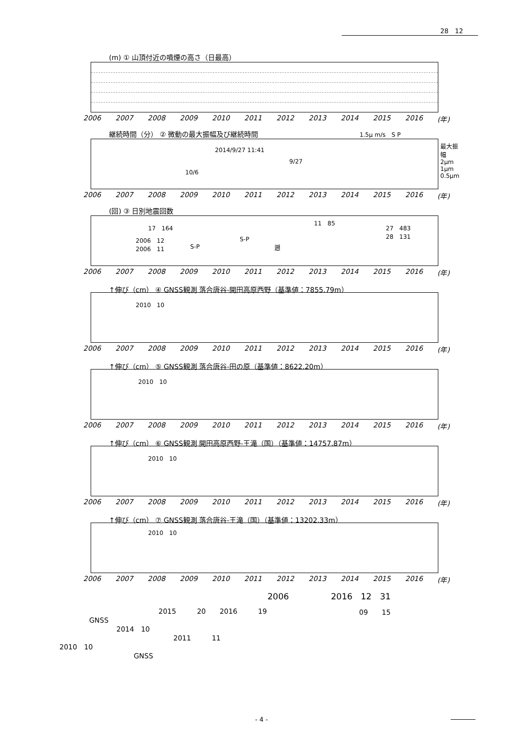28　12
(m) ① 山頂付近の噴煙の高さ（日最高）
2006 2007 2008 2009 2010 2011 2012 2013 2014 2015 2016 (年)
継続時間（分） ② 微動の最大振幅及び継続時間 1.5μ m/s　S P
2014/9/27 11:41
9/27
10/6
最大振幅 2μm 1μm 0.5μm
2006 2007 2008 2009 2010 2011 2012 2013 2014 2015 2016 (年)
(回) ③ 日別地震回数
17　164
2006　12
2006　11 S-P
S-P
遡
11　85
27　483
28　131
2006 2007 2008 2009 2010 2011 2012 2013 2014 2015 2016 (年)
↑伸び（cm） ④ GNSS観測 落合唐谷-開田高原西野（基準値：7855.79m）
2010　10
2006 2007 2008 2009 2010 2011 2012 2013 2014 2015 2016 (年)
↑伸び（cm） ⑤ GNSS観測 落合唐谷-田の原（基準値：8622.20m）
2010　10
2006 2007 2008 2009 2010 2011 2012 2013 2014 2015 2016 (年)
↑伸び（cm） ⑥ GNSS観測 開田高原西野-王滝（国）（基準値：14757.87m）
2010　10
2006 2007 2008 2009 2010 2011 2012 2013 2014 2015 2016 (年)
↑伸び（cm） ⑦ GNSS観測 落合唐谷-王滝（国）（基準値：13202.33m）
2010　10
2006 2007 2008 2009 2010 2011 2012 2013 2014 2015 2016 (年)
2006　　　　　2016　12　31
09　　15
2015　　　20　　2016　　　19
GNSS
2014　10
2011　　　11
2010　10
GNSS
- 4 -